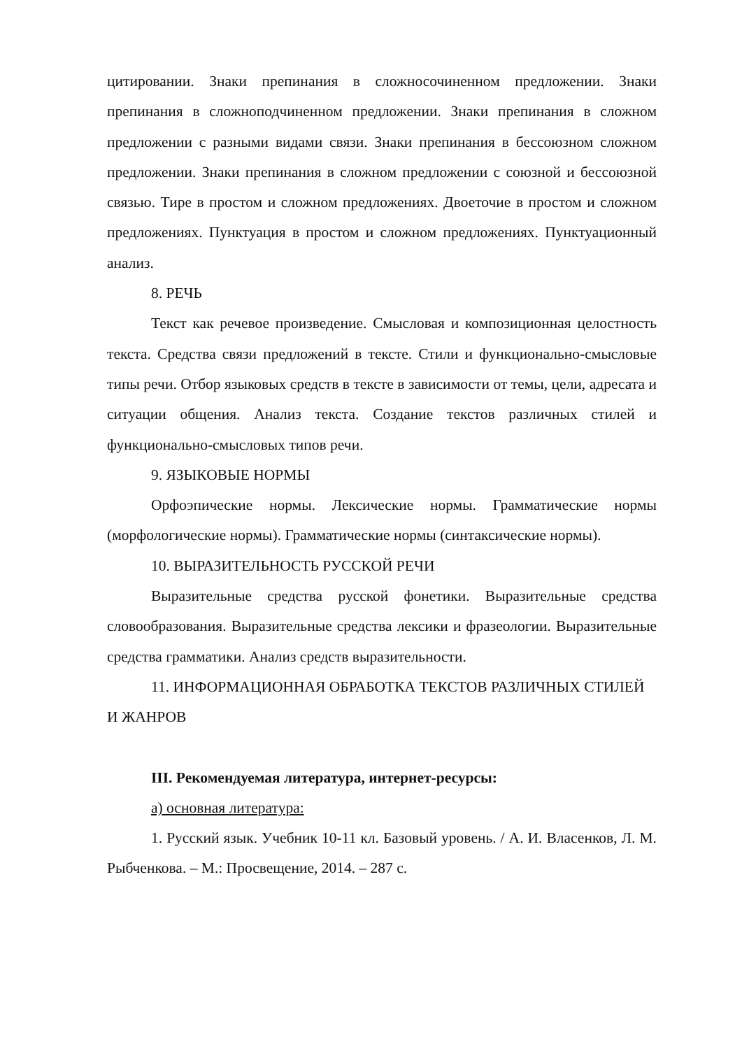цитировании. Знаки препинания в сложносочиненном предложении. Знаки препинания в сложноподчиненном предложении. Знаки препинания в сложном предложении с разными видами связи. Знаки препинания в бессоюзном сложном предложении. Знаки препинания в сложном предложении с союзной и бессоюзной связью. Тире в простом и сложном предложениях. Двоеточие в простом и сложном предложениях. Пунктуация в простом и сложном предложениях. Пунктуационный анализ.
8. РЕЧЬ
Текст как речевое произведение. Смысловая и композиционная целостность текста. Средства связи предложений в тексте. Стили и функционально-смысловые типы речи. Отбор языковых средств в тексте в зависимости от темы, цели, адресата и ситуации общения. Анализ текста. Создание текстов различных стилей и функционально-смысловых типов речи.
9. ЯЗЫКОВЫЕ НОРМЫ
Орфоэпические нормы. Лексические нормы. Грамматические нормы (морфологические нормы). Грамматические нормы (синтаксические нормы).
10. ВЫРАЗИТЕЛЬНОСТЬ РУССКОЙ РЕЧИ
Выразительные средства русской фонетики. Выразительные средства словообразования. Выразительные средства лексики и фразеологии. Выразительные средства грамматики. Анализ средств выразительности.
11. ИНФОРМАЦИОННАЯ ОБРАБОТКА ТЕКСТОВ РАЗЛИЧНЫХ СТИЛЕЙ И ЖАНРОВ
III. Рекомендуемая литература, интернет-ресурсы:
а) основная литература:
1. Русский язык. Учебник 10-11 кл. Базовый уровень. / А. И. Власенков, Л. М. Рыбченкова. – М.: Просвещение, 2014. – 287 с.